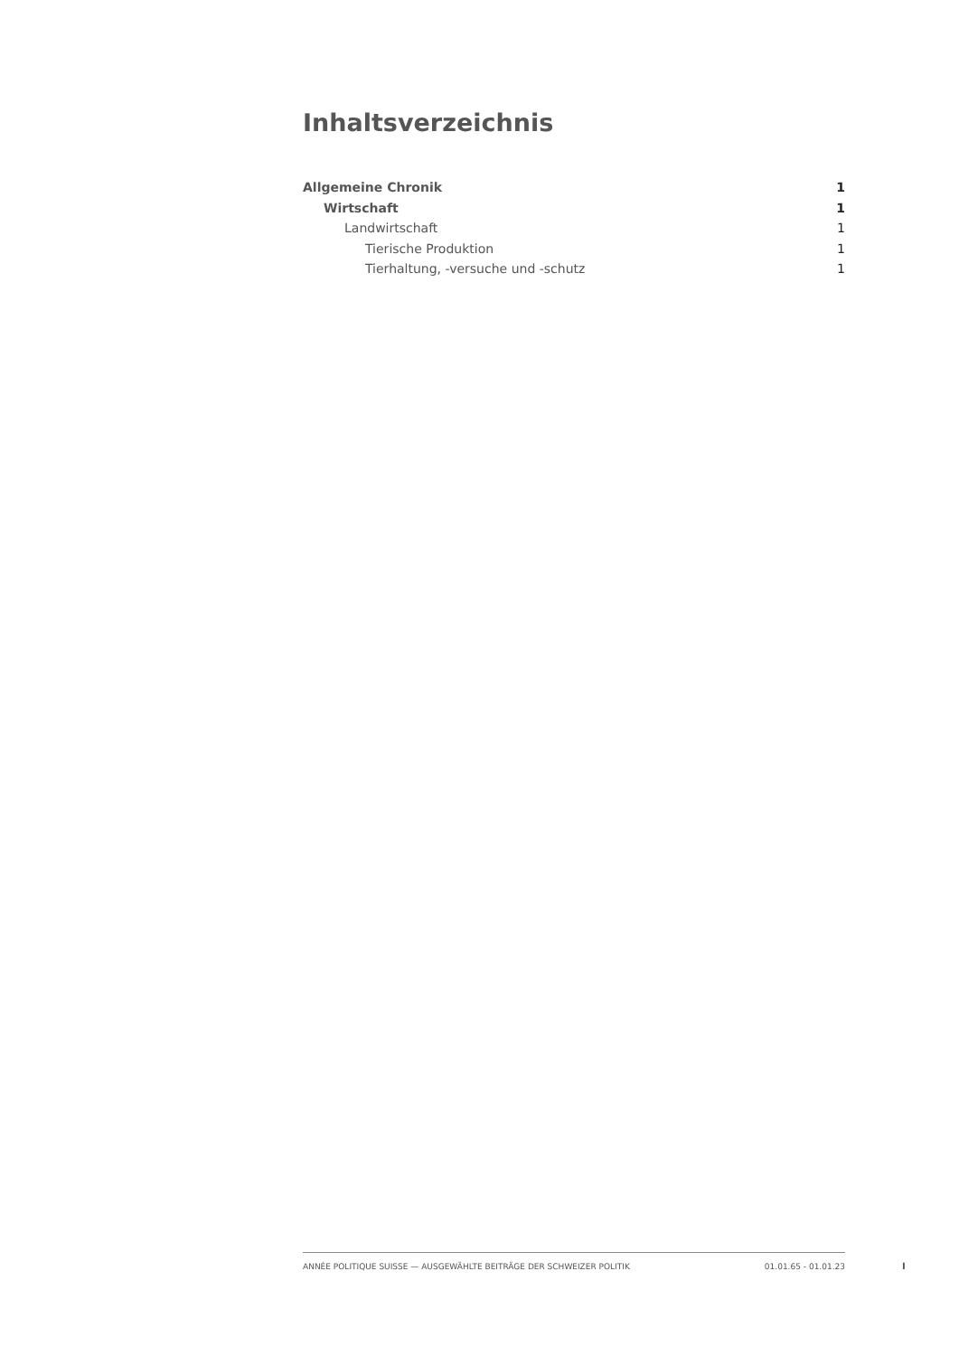Inhaltsverzeichnis
Allgemeine Chronik 1
Wirtschaft 1
Landwirtschaft 1
Tierische Produktion 1
Tierhaltung, -versuche und -schutz 1
ANNÉE POLITIQUE SUISSE — AUSGEWÄHLTE BEITRÄGE DER SCHWEIZER POLITIK 01.01.65 - 01.01.23
I